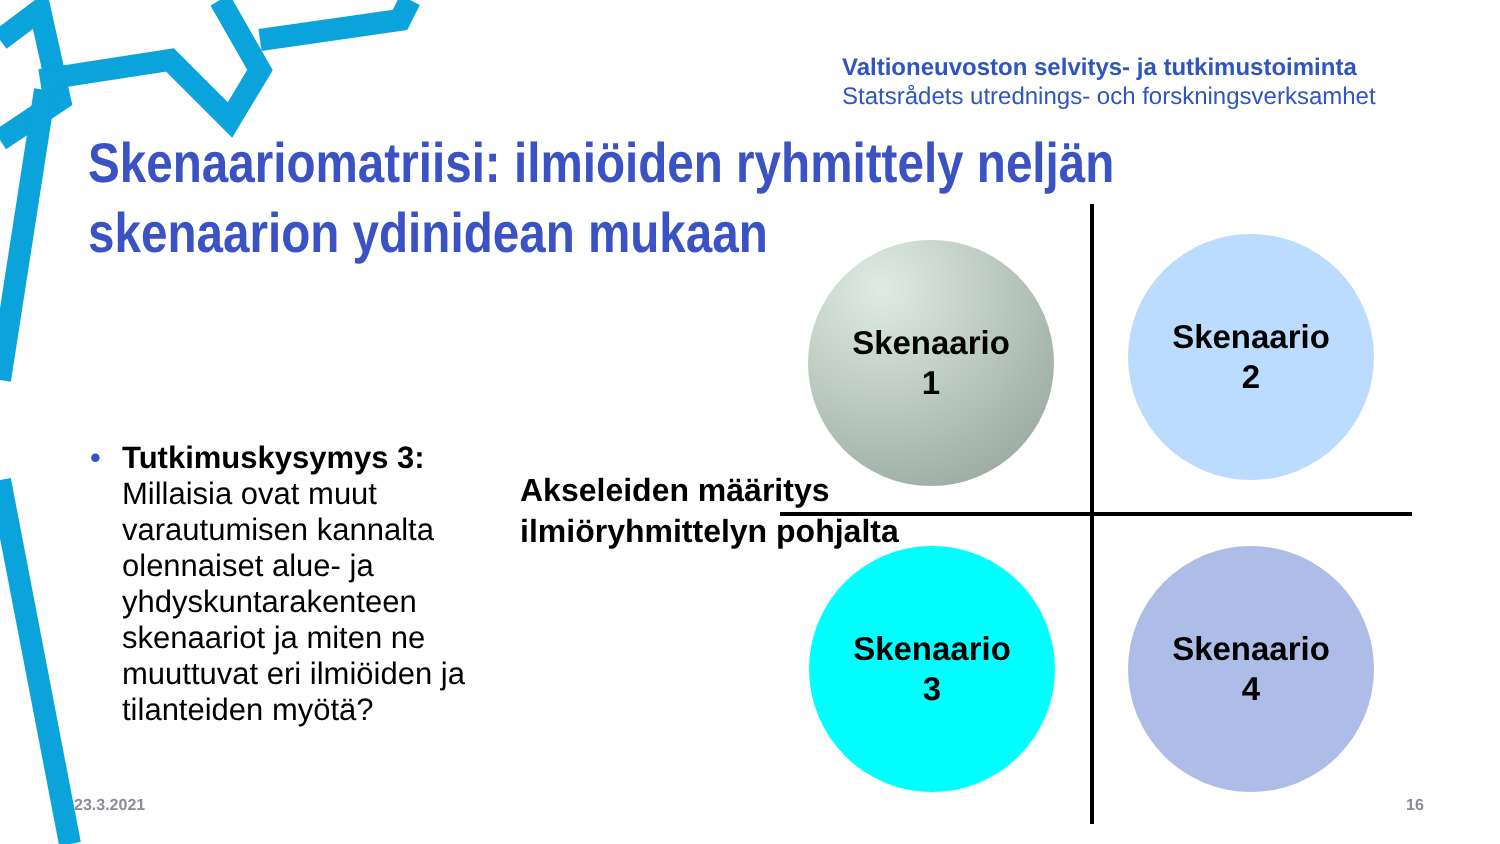Valtioneuvoston selvitys- ja tutkimustoiminta
Statsrådets utrednings- och forskningsverksamhet
Skenaariomatriisi: ilmiöiden ryhmittely neljän skenaarion ydinidean mukaan
• Tutkimuskysymys 3: Millaisia ovat muut varautumisen kannalta olennaiset alue- ja yhdyskuntarakenteen skenaariot ja miten ne muuttuvat eri ilmiöiden ja tilanteiden myötä?
Akseleiden määritys
ilmiöryhmittelyn pohjalta
Skenaario
1
Skenaario
2
Skenaario
3
Skenaario
4
23.3.2021 16